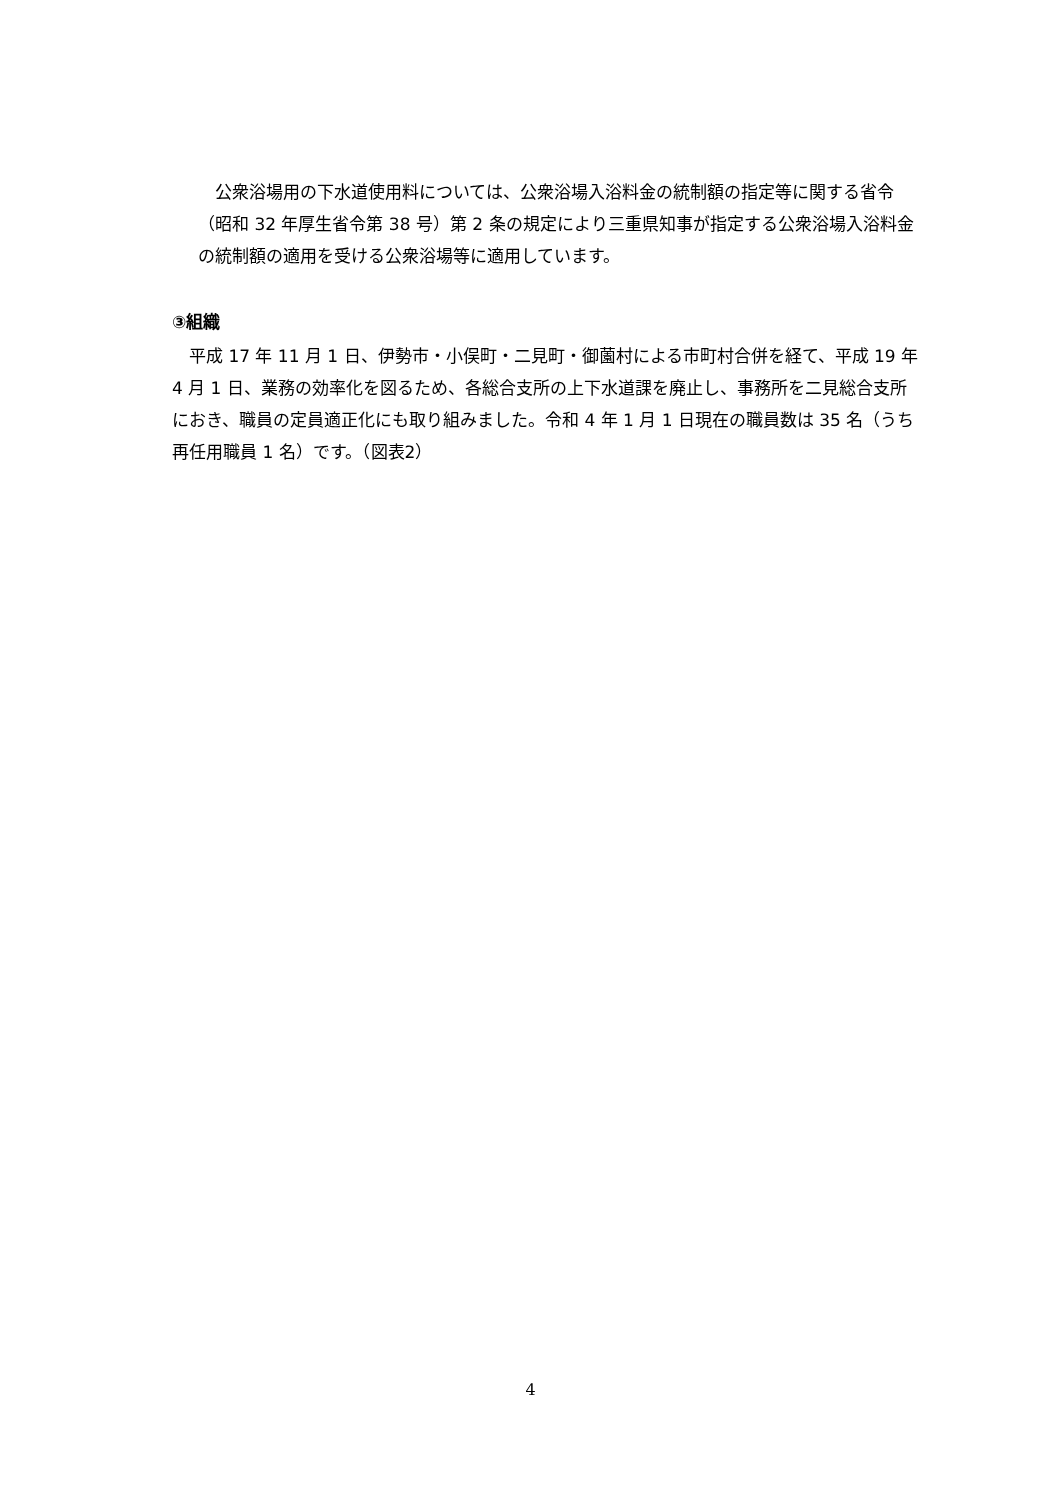公衆浴場用の下水道使用料については、公衆浴場入浴料金の統制額の指定等に関する省令（昭和 32 年厚生省令第 38 号）第 2 条の規定により三重県知事が指定する公衆浴場入浴料金の統制額の適用を受ける公衆浴場等に適用しています。
③組織
　平成 17 年 11 月 1 日、伊勢市・小俣町・二見町・御薗村による市町村合併を経て、平成 19 年 4 月 1 日、業務の効率化を図るため、各総合支所の上下水道課を廃止し、事務所を二見総合支所におき、職員の定員適正化にも取り組みました。令和 4 年 1 月 1 日現在の職員数は 35 名（うち再任用職員 1 名）です。（図表2）
4